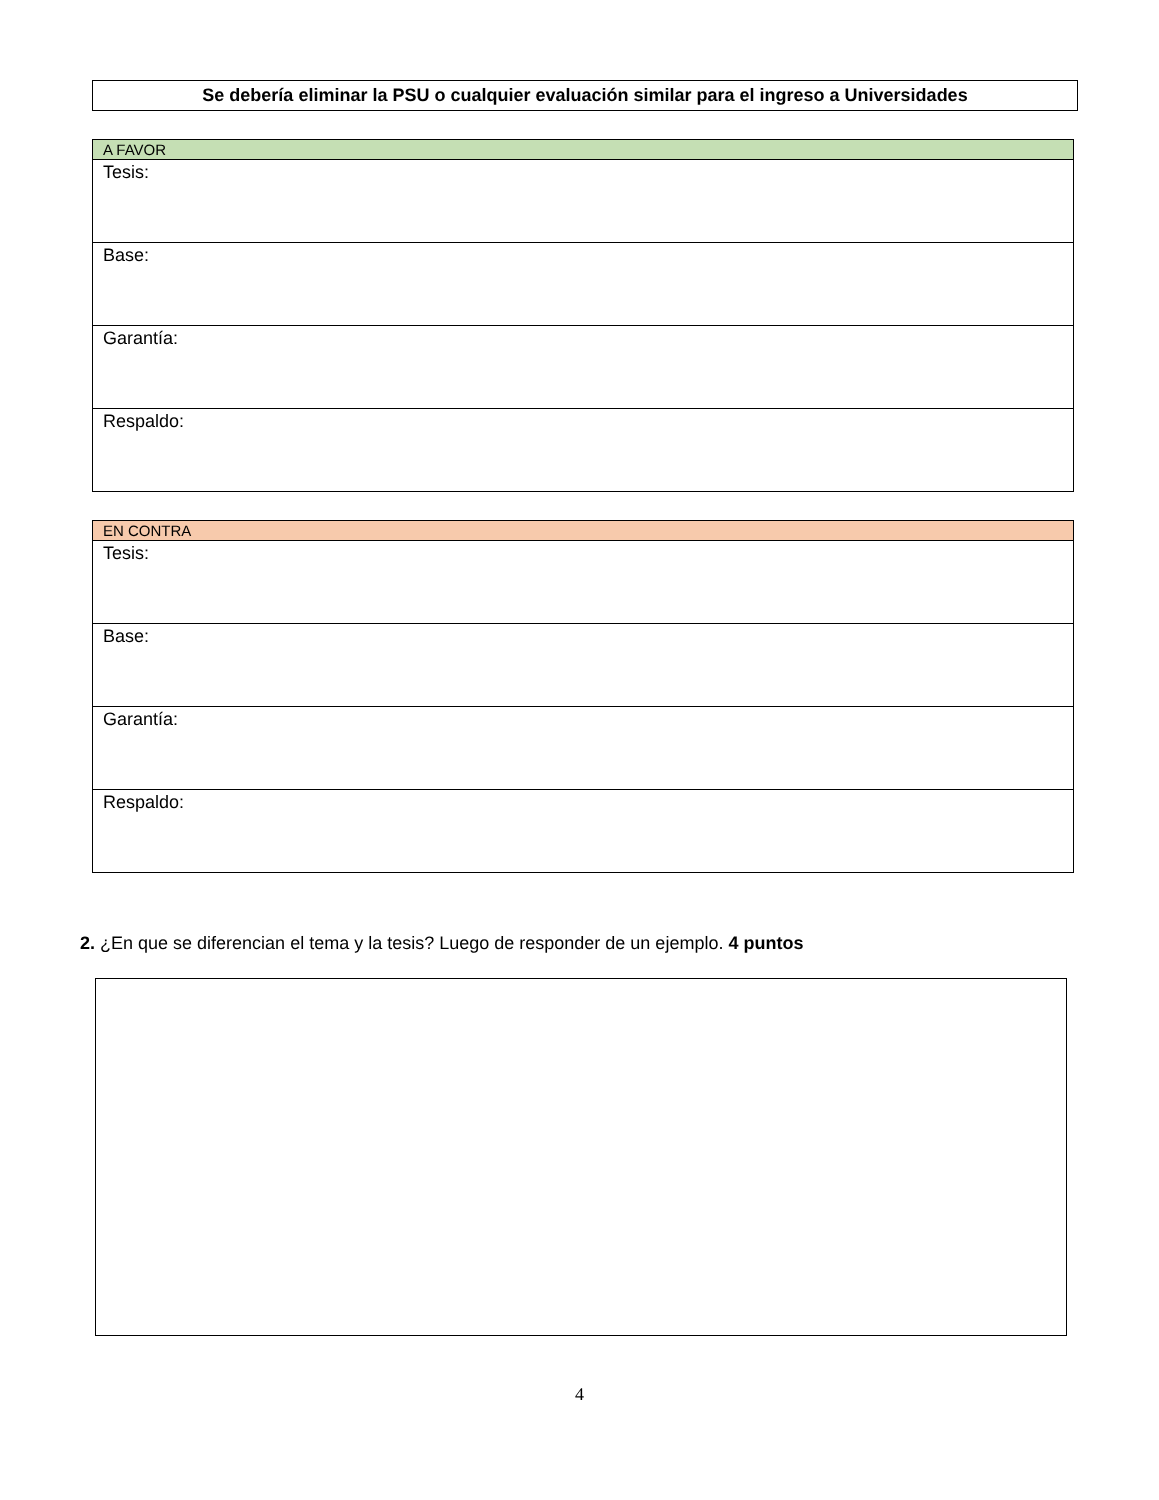Se debería eliminar la PSU o cualquier evaluación similar para el ingreso a Universidades
| A FAVOR |
| Tesis: |
| Base: |
| Garantía: |
| Respaldo: |
| EN CONTRA |
| Tesis: |
| Base: |
| Garantía: |
| Respaldo: |
2. ¿En que se diferencian el tema y la tesis? Luego de responder de un ejemplo. 4 puntos
4